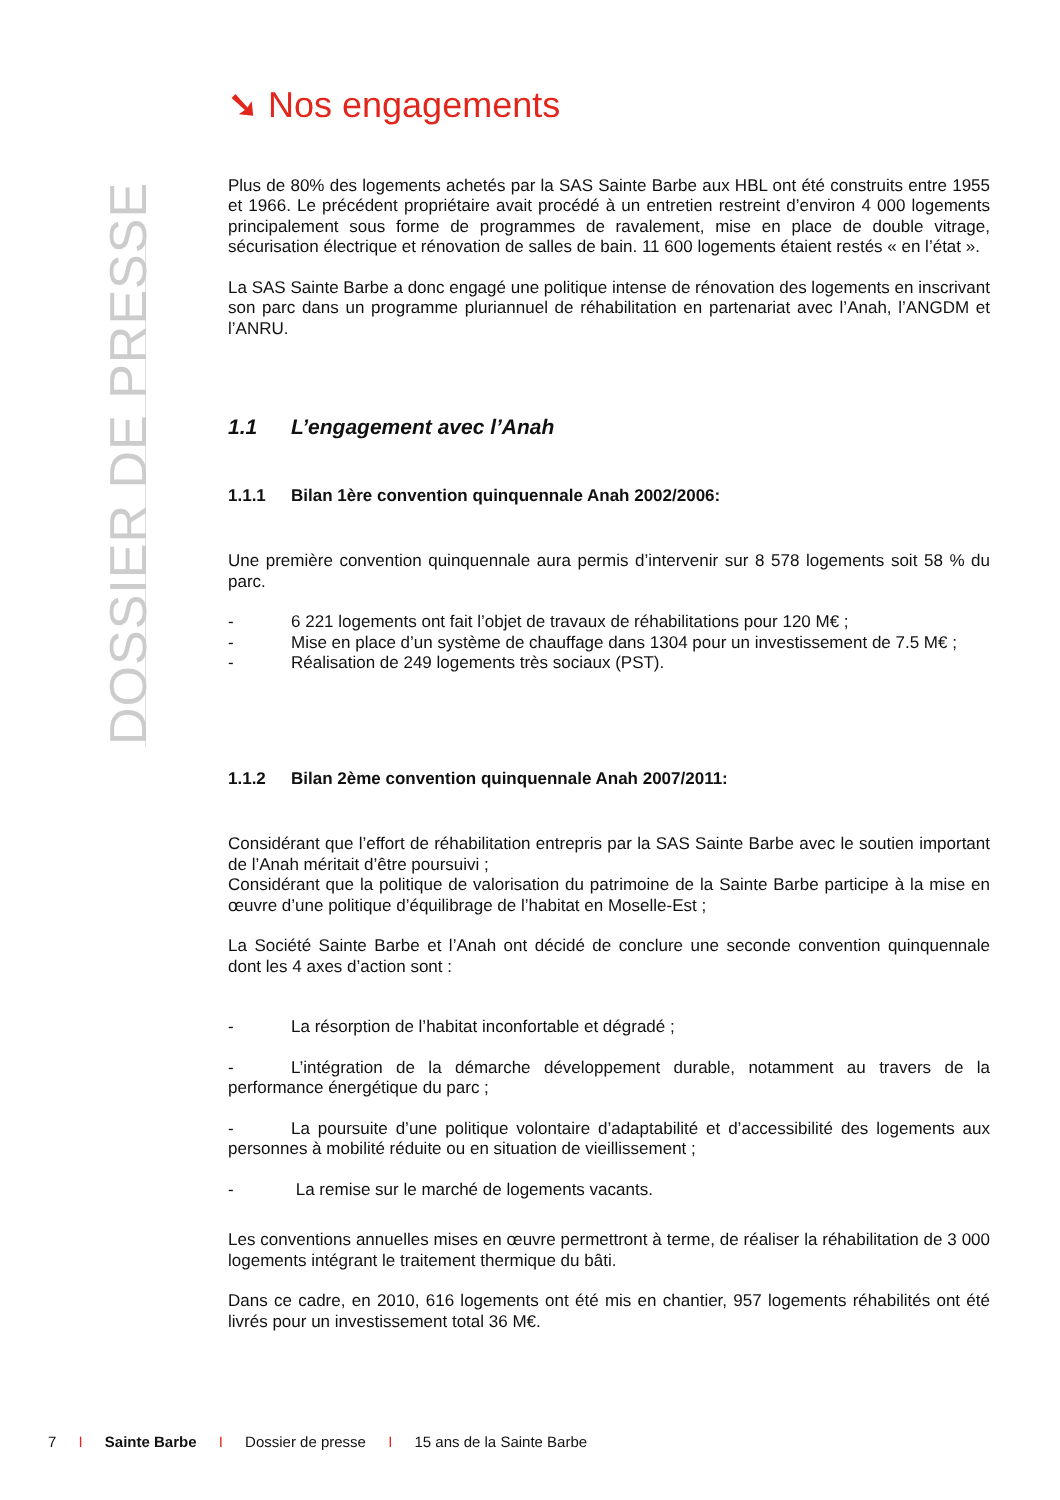DOSSIER DE PRESSE
➘ Nos engagements
Plus de 80% des logements achetés par la SAS Sainte Barbe aux HBL ont été construits entre 1955 et 1966. Le précédent propriétaire avait procédé à un entretien restreint d’environ 4 000 logements principalement sous forme de programmes de ravalement, mise en place de double vitrage, sécurisation électrique et rénovation de salles de bain. 11 600 logements étaient restés « en l’état ».
La SAS Sainte Barbe a donc engagé une politique intense de rénovation des logements en inscrivant son parc dans un programme pluriannuel de réhabilitation en partenariat avec l’Anah, l’ANGDM et l’ANRU.
1.1 L’engagement avec l’Anah
1.1.1 Bilan 1ère convention quinquennale Anah 2002/2006:
Une première convention quinquennale aura permis d’intervenir sur 8 578 logements soit 58 % du parc.
- 6 221 logements ont fait l’objet de travaux de réhabilitations pour 120 M€ ;
- Mise en place d’un système de chauffage dans 1304 pour un investissement de 7.5 M€ ;
- Réalisation de 249 logements très sociaux (PST).
1.1.2 Bilan 2ème convention quinquennale Anah 2007/2011:
Considérant que l’effort de réhabilitation entrepris par la SAS Sainte Barbe avec le soutien important de l’Anah méritait d’être poursuivi ;
Considérant que la politique de valorisation du patrimoine de la Sainte Barbe participe à la mise en œuvre d’une politique d’équilibrage de l’habitat en Moselle-Est ;
La Société Sainte Barbe et l’Anah ont décidé de conclure une seconde convention quinquennale dont les 4 axes d’action sont :
- La résorption de l’habitat inconfortable et dégradé ;
- L’intégration de la démarche développement durable, notamment au travers de la performance énergétique du parc ;
- La poursuite d’une politique volontaire d’adaptabilité et d’accessibilité des logements aux personnes à mobilité réduite ou en situation de vieillissement ;
- La remise sur le marché de logements vacants.
Les conventions annuelles mises en œuvre permettront à terme, de réaliser la réhabilitation de 3 000 logements intégrant le traitement thermique du bâti.
Dans ce cadre, en 2010, 616 logements ont été mis en chantier, 957 logements réhabilités ont été livrés pour un investissement total 36 M€.
7 I Sainte Barbe I Dossier de presse I 15 ans de la Sainte Barbe